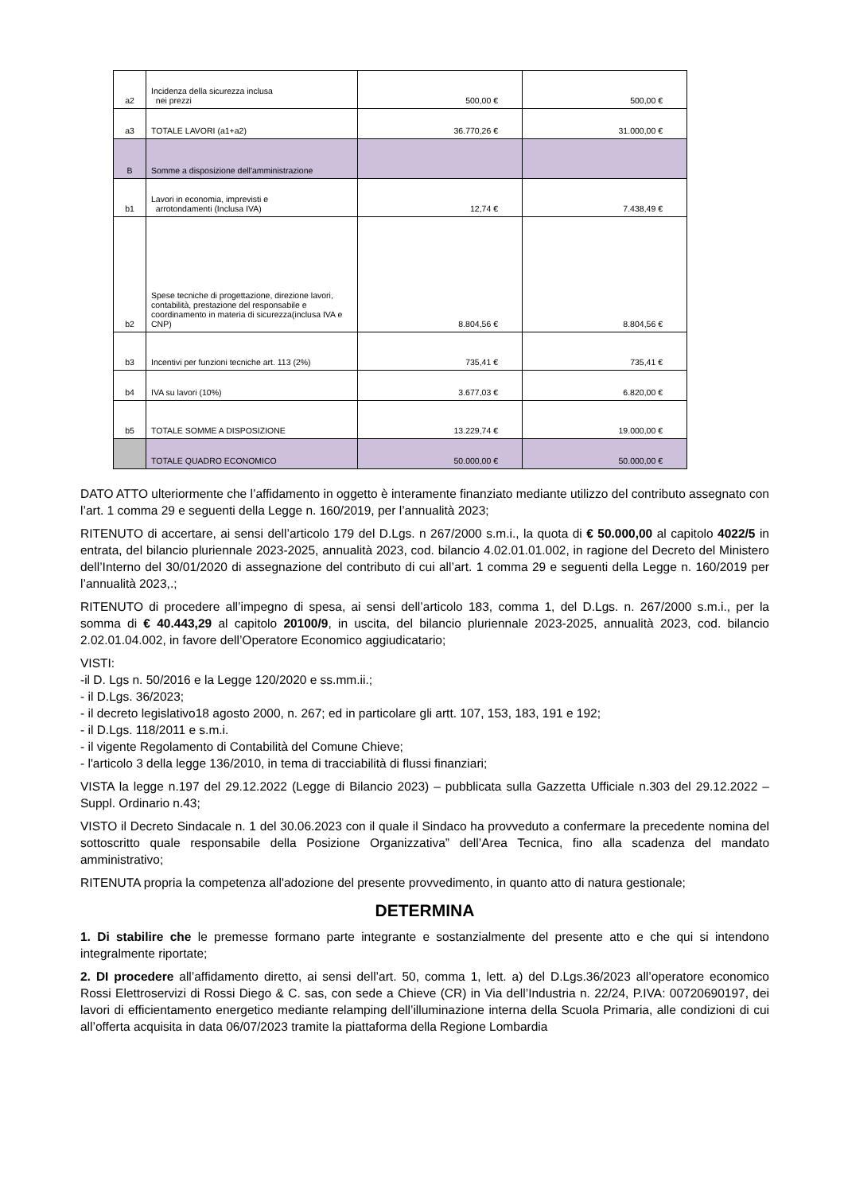| a2 | Incidenza della sicurezza inclusa nei prezzi | 500,00 € | 500,00 € |
| a3 | TOTALE LAVORI (a1+a2) | 36.770,26 € | 31.000,00 € |
| B | Somme a disposizione dell'amministrazione | | |
| b1 | Lavori in economia, imprevisti e arrotondamenti (Inclusa IVA) | 12,74 € | 7.438,49 € |
| b2 | Spese tecniche di progettazione, direzione lavori, contabilità, prestazione del responsabile e coordinamento in materia di sicurezza(inclusa IVA e CNP) | 8.804,56 € | 8.804,56 € |
| b3 | Incentivi per funzioni tecniche art. 113 (2%) | 735,41 € | 735,41 € |
| b4 | IVA su lavori (10%) | 3.677,03 € | 6.820,00 € |
| b5 | TOTALE SOMME A DISPOSIZIONE | 13.229,74 € | 19.000,00 € |
| | TOTALE QUADRO ECONOMICO | 50.000,00 € | 50.000,00 € |
DATO ATTO ulteriormente che l’affidamento in oggetto è interamente finanziato mediante utilizzo del contributo assegnato con l’art. 1 comma 29 e seguenti della Legge n. 160/2019, per l’annualità 2023;
RITENUTO di accertare, ai sensi dell’articolo 179 del D.Lgs. n 267/2000 s.m.i., la quota di € 50.000,00 al capitolo 4022/5 in entrata, del bilancio pluriennale 2023-2025, annualità 2023, cod. bilancio 4.02.01.01.002, in ragione del Decreto del Ministero dell’Interno del 30/01/2020 di assegnazione del contributo di cui all’art. 1 comma 29 e seguenti della Legge n. 160/2019 per l’annualità 2023,.;
RITENUTO di procedere all’impegno di spesa, ai sensi dell’articolo 183, comma 1, del D.Lgs. n. 267/2000 s.m.i., per la somma di € 40.443,29 al capitolo 20100/9, in uscita, del bilancio pluriennale 2023-2025, annualità 2023, cod. bilancio 2.02.01.04.002, in favore dell’Operatore Economico aggiudicatario;
VISTI:
-il D. Lgs n. 50/2016 e la Legge 120/2020 e ss.mm.ii.;
- il D.Lgs. 36/2023;
- il decreto legislativo18 agosto 2000, n. 267; ed in particolare gli artt. 107, 153, 183, 191 e 192;
- il D.Lgs. 118/2011 e s.m.i.
- il vigente Regolamento di Contabilità del Comune Chieve;
- l'articolo 3 della legge 136/2010, in tema di tracciabilità di flussi finanziari;
VISTA la legge n.197 del 29.12.2022 (Legge di Bilancio 2023) – pubblicata sulla Gazzetta Ufficiale n.303 del 29.12.2022 – Suppl. Ordinario n.43;
VISTO il Decreto Sindacale n. 1 del 30.06.2023 con il quale il Sindaco ha provveduto a confermare la precedente nomina del sottoscritto quale responsabile della Posizione Organizzativa” dell’Area Tecnica, fino alla scadenza del mandato amministrativo;
RITENUTA propria la competenza all'adozione del presente provvedimento, in quanto atto di natura gestionale;
DETERMINA
1. Di stabilire che le premesse formano parte integrante e sostanzialmente del presente atto e che qui si intendono integralmente riportate;
2. DI procedere all’affidamento diretto, ai sensi dell’art. 50, comma 1, lett. a) del D.Lgs.36/2023 all’operatore economico Rossi Elettroservizi di Rossi Diego & C. sas, con sede a Chieve (CR) in Via dell’Industria n. 22/24, P.IVA: 00720690197, dei lavori di efficientamento energetico mediante relamping dell’illuminazione interna della Scuola Primaria, alle condizioni di cui all’offerta acquisita in data 06/07/2023 tramite la piattaforma della Regione Lombardia